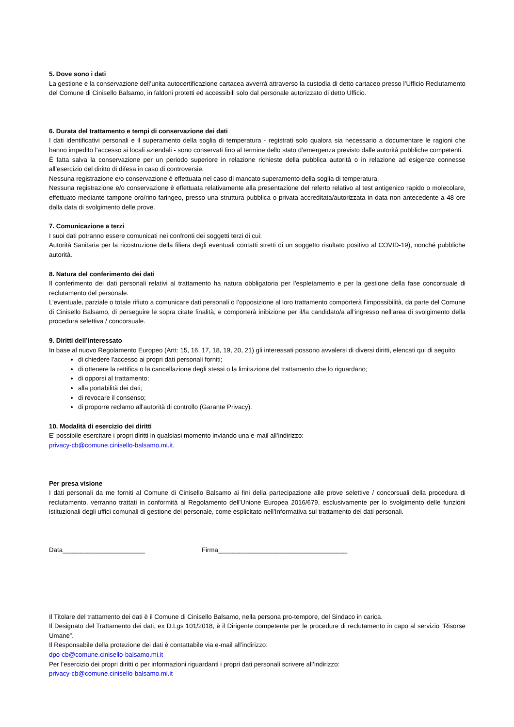5. Dove sono i dati
La gestione e la conservazione dell’unita autocertificazione cartacea avverrà attraverso la custodia di detto cartaceo presso l’Ufficio Reclutamento del Comune di Cinisello Balsamo, in faldoni protetti ed accessibili solo dal personale autorizzato di detto Ufficio.
6. Durata del trattamento e tempi di conservazione dei dati
I dati identificativi personali e il superamento della soglia di temperatura - registrati solo qualora sia necessario a documentare le ragioni che hanno impedito l’accesso ai locali aziendali - sono conservati fino al termine dello stato d’emergenza previsto dalle autorità pubbliche competenti.
È fatta salva la conservazione per un periodo superiore in relazione richieste della pubblica autorità o in relazione ad esigenze connesse all’esercizio del diritto di difesa in caso di controversie.
Nessuna registrazione e/o conservazione è effettuata nel caso di mancato superamento della soglia di temperatura.
Nessuna registrazione e/o conservazione è effettuata relativamente alla presentazione del referto relativo al test antigenico rapido o molecolare, effettuato mediante tampone oro/rino-faringeo, presso una struttura pubblica o privata accreditata/autorizzata in data non antecedente a 48 ore dalla data di svolgimento delle prove.
7. Comunicazione a terzi
I suoi dati potranno essere comunicati nei confronti dei soggetti terzi di cui:
Autorità Sanitaria per la ricostruzione della filiera degli eventuali contatti stretti di un soggetto risultato positivo al COVID-19), nonché pubbliche autorità.
8. Natura del conferimento dei dati
Il conferimento dei dati personali relativi al trattamento ha natura obbligatoria per l’espletamento e per la gestione della fase concorsuale di reclutamento del personale.
L’eventuale, parziale o totale rifiuto a comunicare dati personali o l’opposizione al loro trattamento comporterà l’impossibilità, da parte del Comune di Cinisello Balsamo, di perseguire le sopra citate finalità, e comporterà inibizione per il/la candidato/a all’ingresso nell’area di svolgimento della procedura selettiva / concorsuale.
9. Diritti dell’interessato
In base al nuovo Regolamento Europeo (Artt: 15, 16, 17, 18, 19, 20, 21) gli interessati possono avvalersi di diversi diritti, elencati qui di seguito:
di chiedere l'accesso ai propri dati personali forniti;
di ottenere la rettifica o la cancellazione degli stessi o la limitazione del trattamento che lo riguardano;
di opporsi al trattamento;
alla portabilità dei dati;
di revocare il consenso;
di proporre reclamo all'autorità di controllo (Garante Privacy).
10. Modalità di esercizio dei diritti
E’ possibile esercitare i propri diritti in qualsiasi momento inviando una e-mail all’indirizzo:
privacy-cb@comune.cinisello-balsamo.mi.it.
Per presa visione
I dati personali da me forniti al Comune di Cinisello Balsamo ai fini della partecipazione alle prove selettive / concorsuali della procedura di reclutamento, verranno trattati in conformità al Regolamento dell'Unione Europea 2016/679, esclusivamente per lo svolgimento delle funzioni istituzionali degli uffici comunali di gestione del personale, come esplicitato nell'Informativa sul trattamento dei dati personali.
Data_______________________ Firma____________________________________
Il Titolare del trattamento dei dati è il Comune di Cinisello Balsamo, nella persona pro-tempore, del Sindaco in carica.
Il Designato del Trattamento dei dati, ex D.Lgs 101/2018, è il Dirigente competente per le procedure di reclutamento in capo al servizio “Risorse Umane”.
Il Responsabile della protezione dei dati è contattabile via e-mail all’indirizzo:
dpo-cb@comune.cinisello-balsamo.mi.it
Per l’esercizio dei propri diritti o per informazioni riguardanti i propri dati personali scrivere all’indirizzo:
privacy-cb@comune.cinisello-balsamo.mi.it